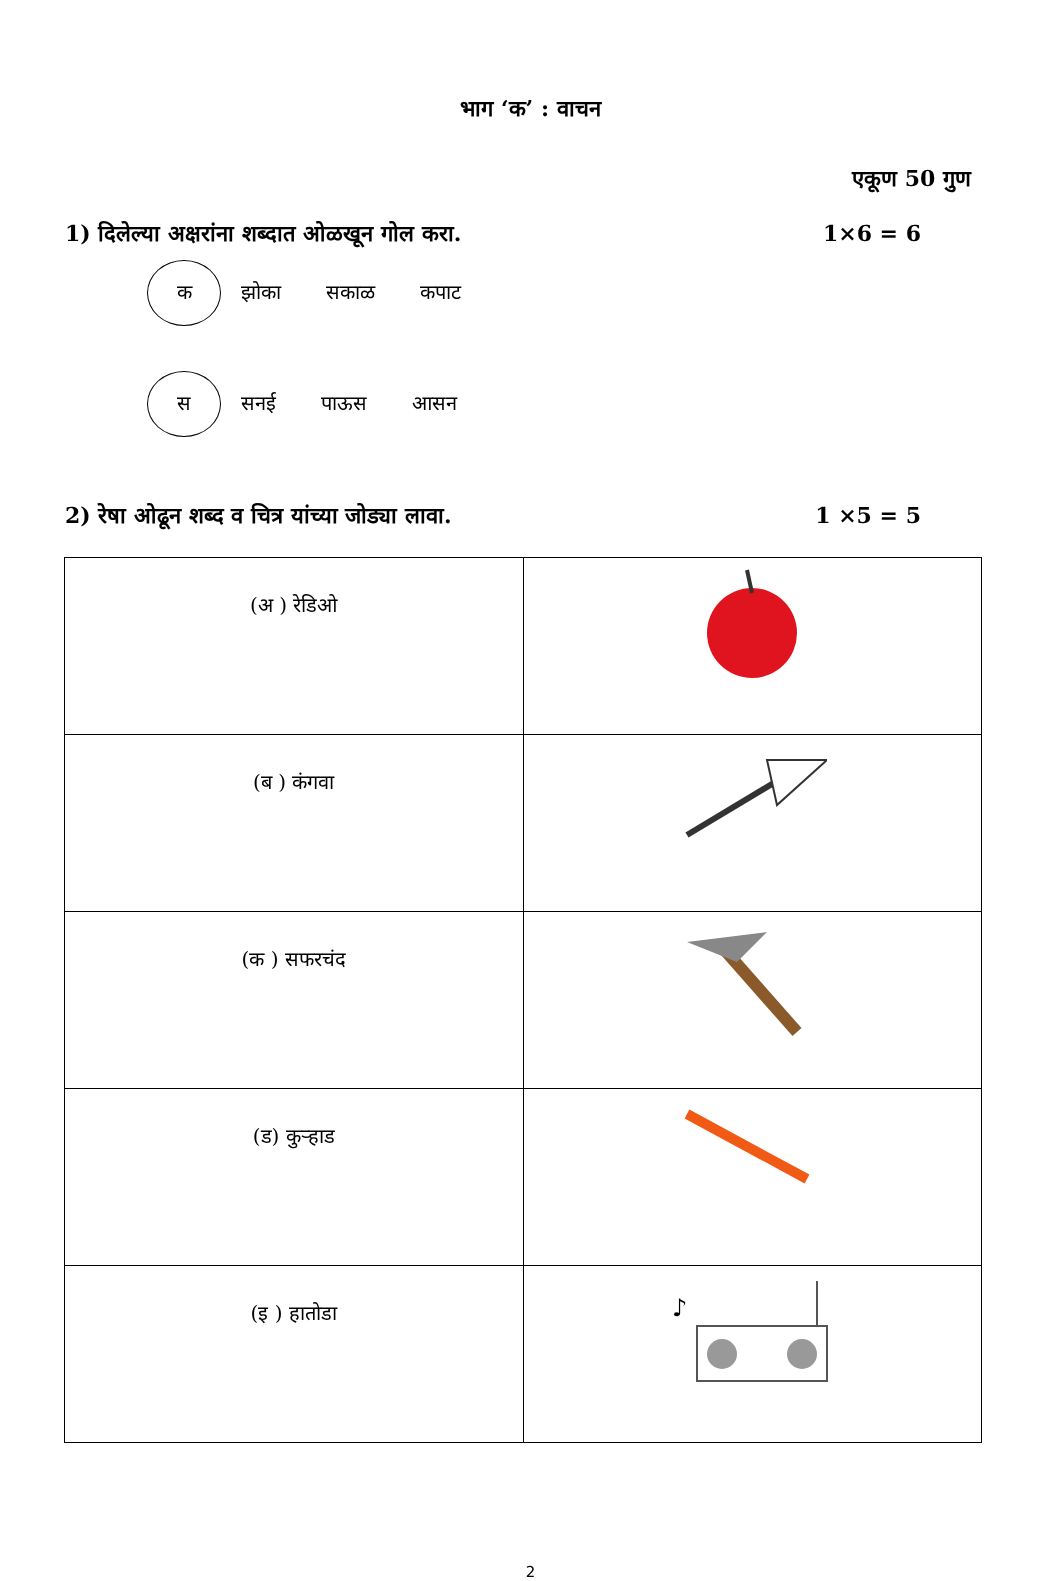भाग ‘क’ : वाचन
एकूण 50 गुण
1) दिलेल्या अक्षरांना शब्दात ओळखून गोल करा. 1×6 = 6
क
झोका सकाळ कपाट
स
सनई पाऊस आसन
2) रेषा ओढून शब्द व चित्र यांच्या जोड्या लावा. 1 ×5 = 5
| (अ ) रेडिओ | |
| (ब ) कंगवा | |
| (क ) सफरचंद | |
| (ड) कुऱ्हाड | |
| (इ ) हातोडा | ♪ |
2